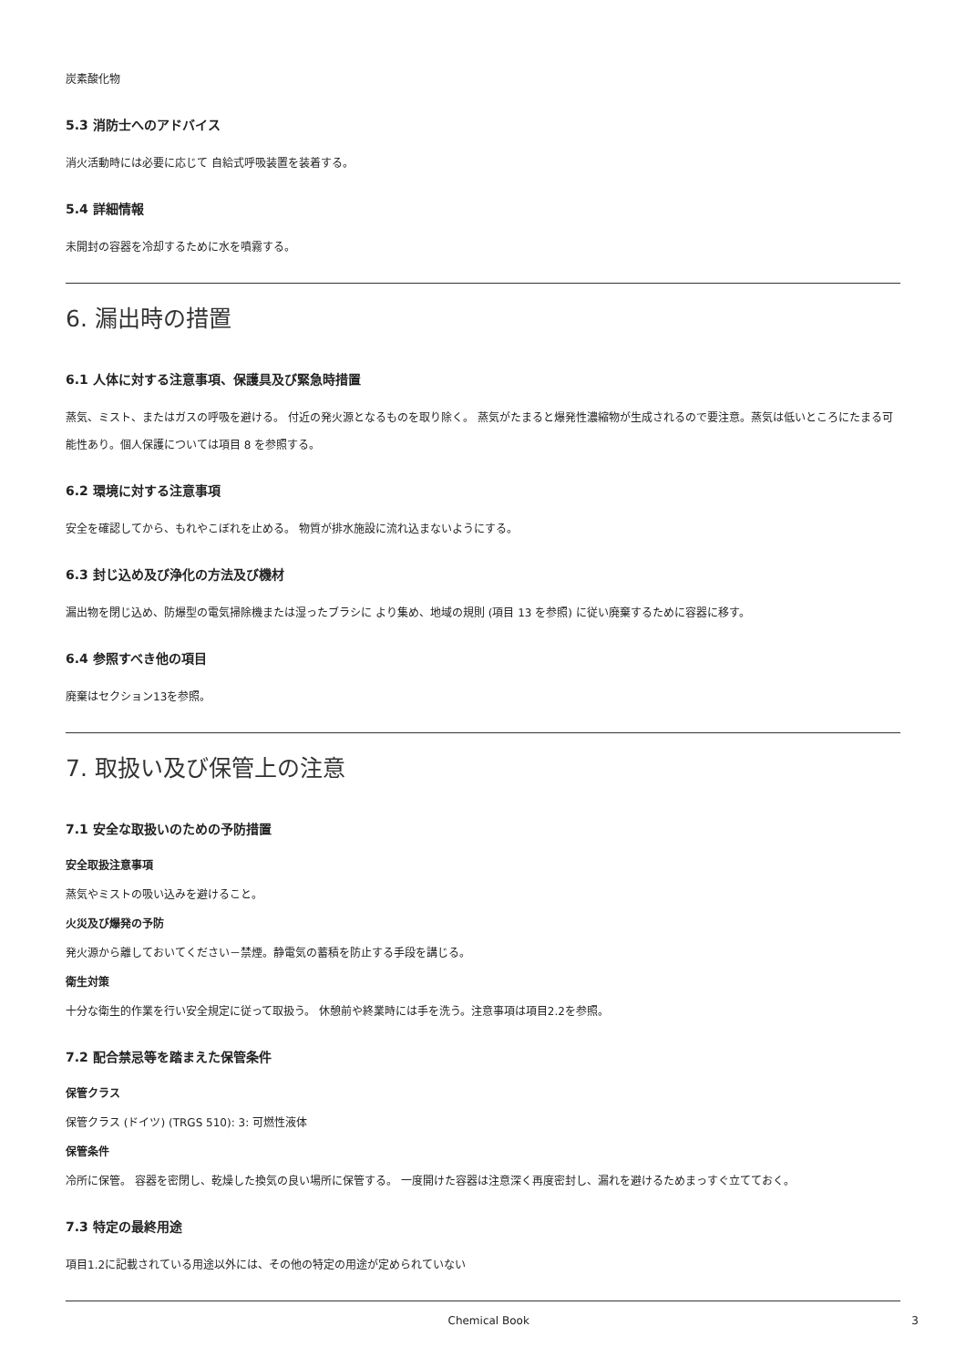炭素酸化物
5.3 消防士へのアドバイス
消火活動時には必要に応じて 自給式呼吸装置を装着する。
5.4 詳細情報
未開封の容器を冷却するために水を噴霧する。
6. 漏出時の措置
6.1 人体に対する注意事項、保護具及び緊急時措置
蒸気、ミスト、またはガスの呼吸を避ける。 付近の発火源となるものを取り除く。 蒸気がたまると爆発性濃縮物が生成されるので要注意。蒸気は低いところにたまる可能性あり。個人保護については項目 8 を参照する。
6.2 環境に対する注意事項
安全を確認してから、もれやこぼれを止める。 物質が排水施設に流れ込まないようにする。
6.3 封じ込め及び浄化の方法及び機材
漏出物を閉じ込め、防爆型の電気掃除機または湿ったブラシに より集め、地域の規則 (項目 13 を参照) に従い廃棄するために容器に移す。
6.4 参照すべき他の項目
廃棄はセクション13を参照。
7. 取扱い及び保管上の注意
7.1 安全な取扱いのための予防措置
安全取扱注意事項
蒸気やミストの吸い込みを避けること。
火災及び爆発の予防
発火源から離しておいてください－禁煙。静電気の蓄積を防止する手段を講じる。
衛生対策
十分な衛生的作業を行い安全規定に従って取扱う。 休憩前や終業時には手を洗う。注意事項は項目2.2を参照。
7.2 配合禁忌等を踏まえた保管条件
保管クラス
保管クラス (ドイツ) (TRGS 510): 3: 可燃性液体
保管条件
冷所に保管。 容器を密閉し、乾燥した換気の良い場所に保管する。 一度開けた容器は注意深く再度密封し、漏れを避けるためまっすぐ立てておく。
7.3 特定の最終用途
項目1.2に記載されている用途以外には、その他の特定の用途が定められていない
Chemical Book 3